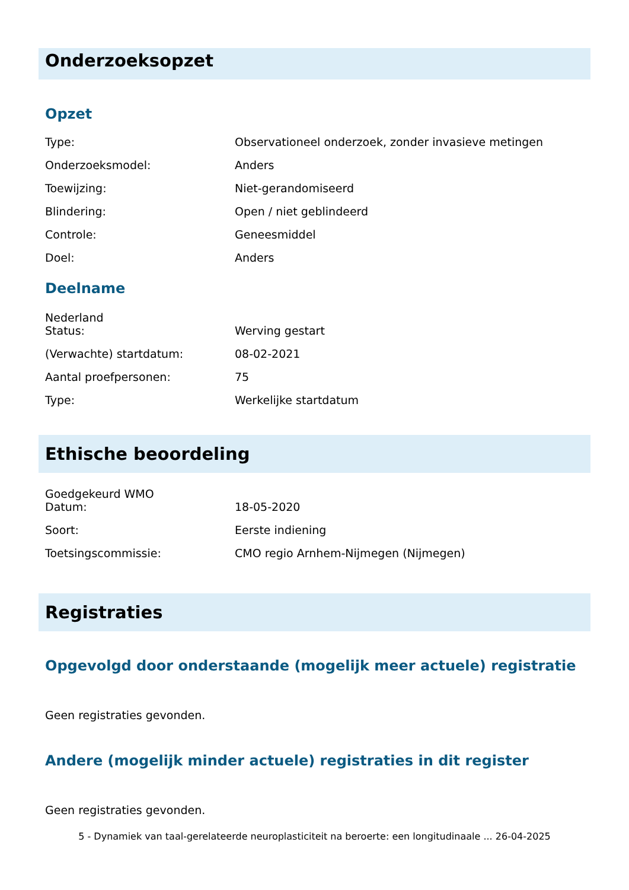Onderzoeksopzet
Opzet
| Type: | Observationeel onderzoek, zonder invasieve metingen |
| Onderzoeksmodel: | Anders |
| Toewijzing: | Niet-gerandomiseerd |
| Blindering: | Open / niet geblindeerd |
| Controle: | Geneesmiddel |
| Doel: | Anders |
Deelname
Nederland
| Status: | Werving gestart |
| (Verwachte) startdatum: | 08-02-2021 |
| Aantal proefpersonen: | 75 |
| Type: | Werkelijke startdatum |
Ethische beoordeling
Goedgekeurd WMO
| Datum: | 18-05-2020 |
| Soort: | Eerste indiening |
| Toetsingscommissie: | CMO regio Arnhem-Nijmegen (Nijmegen) |
Registraties
Opgevolgd door onderstaande (mogelijk meer actuele) registratie
Geen registraties gevonden.
Andere (mogelijk minder actuele) registraties in dit register
Geen registraties gevonden.
5 - Dynamiek van taal-gerelateerde neuroplasticiteit na beroerte: een longitudinaale ... 26-04-2025